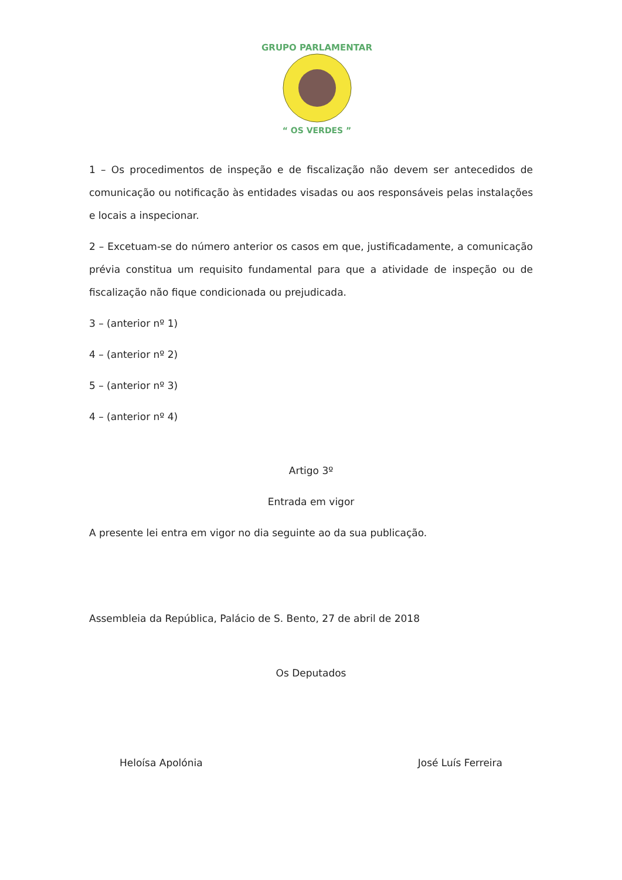GRUPO PARLAMENTAR
“ OS VERDES ”
1 – Os procedimentos de inspeção e de fiscalização não devem ser antecedidos de comunicação ou notificação às entidades visadas ou aos responsáveis pelas instalações e locais a inspecionar.
2 – Excetuam-se do número anterior os casos em que, justificadamente, a comunicação prévia constitua um requisito fundamental para que a atividade de inspeção ou de fiscalização não fique condicionada ou prejudicada.
3 – (anterior nº 1)
4 – (anterior nº 2)
5 – (anterior nº 3)
4 – (anterior nº 4)
Artigo 3º
Entrada em vigor
A presente lei entra em vigor no dia seguinte ao da sua publicação.
Assembleia da República, Palácio de S. Bento, 27 de abril de 2018
Os Deputados
Heloísa Apolónia José Luís Ferreira